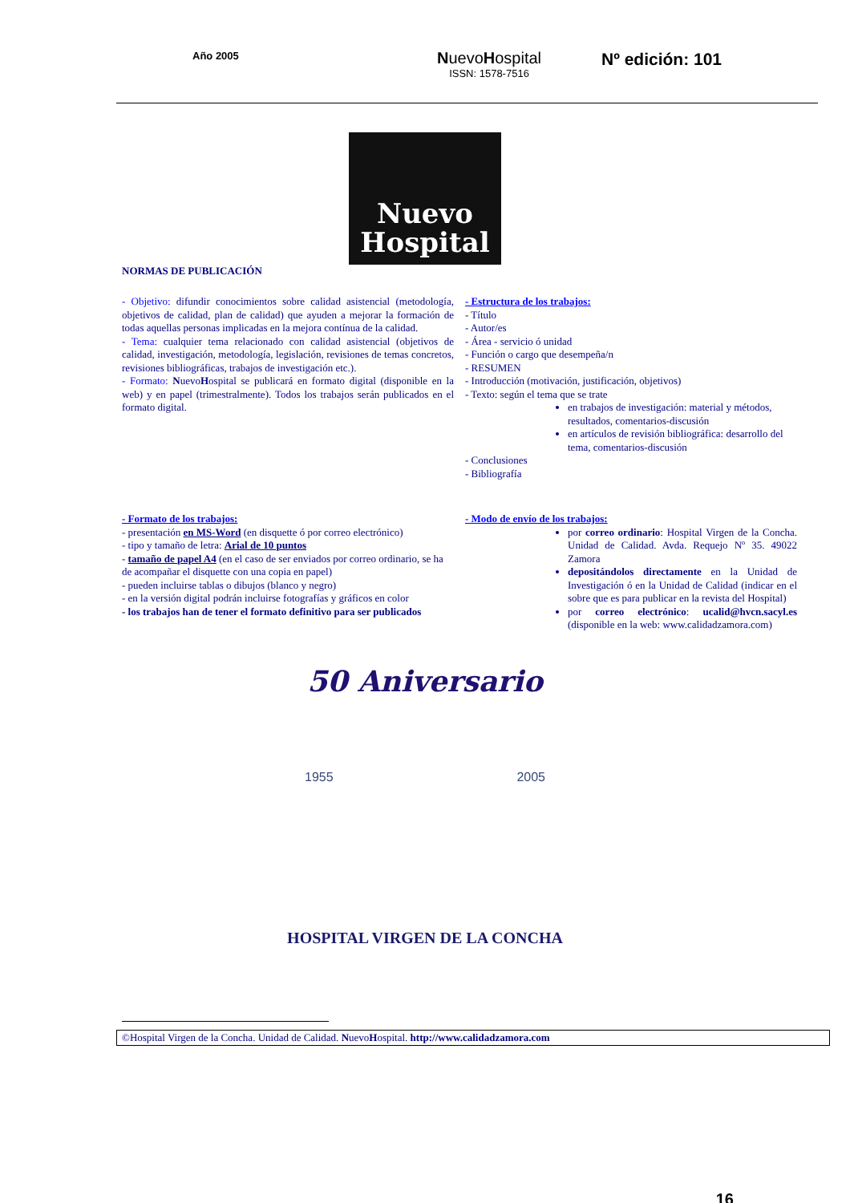Año 2005
NuevoHospital
ISSN: 1578-7516
Nº edición: 101
Nuevo
Hospital
NORMAS DE PUBLICACIÓN
- Objetivo: difundir conocimientos sobre calidad asistencial (metodología, objetivos de calidad, plan de calidad) que ayuden a mejorar la formación de todas aquellas personas implicadas en la mejora contínua de la calidad.
- Tema: cualquier tema relacionado con calidad asistencial (objetivos de calidad, investigación, metodología, legislación, revisiones de temas concretos, revisiones bibliográficas, trabajos de investigación etc.).
- Formato: NuevoHospital se publicará en formato digital (disponible en la web) y en papel (trimestralmente). Todos los trabajos serán publicados en el formato digital.
- Estructura de los trabajos:
- Título
- Autor/es
- Área - servicio ó unidad
- Función o cargo que desempeña/n
- RESUMEN
- Introducción (motivación, justificación, objetivos)
- Texto: según el tema que se trate
en trabajos de investigación: material y métodos, resultados, comentarios-discusión
en artículos de revisión bibliográfica: desarrollo del tema, comentarios-discusión
- Conclusiones
- Bibliografía
- Formato de los trabajos:
- presentación en MS-Word (en disquette ó por correo electrónico)
- tipo y tamaño de letra: Arial de 10 puntos
- tamaño de papel A4 (en el caso de ser enviados por correo ordinario, se ha de acompañar el disquette con una copia en papel)
- pueden incluirse tablas o dibujos (blanco y negro)
- en la versión digital podrán incluirse fotografías y gráficos en color
- los trabajos han de tener el formato definitivo para ser publicados
- Modo de envío de los trabajos:
por correo ordinario: Hospital Virgen de la Concha. Unidad de Calidad. Avda. Requejo Nº 35. 49022 Zamora
depositándolos directamente en la Unidad de Investigación ó en la Unidad de Calidad (indicar en el sobre que es para publicar en la revista del Hospital)
por correo electrónico: ucalid@hvcn.sacyl.es (disponible en la web: www.calidadzamora.com)
50 Aniversario
1955 2005
HOSPITAL VIRGEN DE LA CONCHA
©Hospital Virgen de la Concha. Unidad de Calidad. NuevoHospital. http://www.calidadzamora.com
16